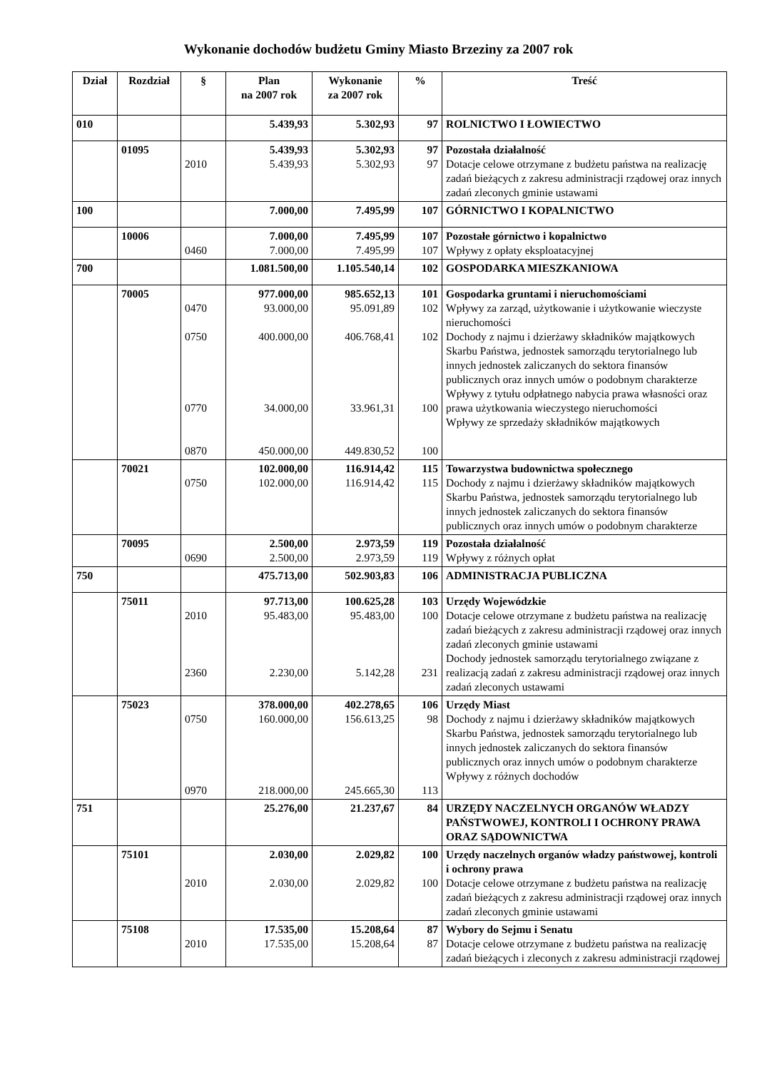Wykonanie dochodów budżetu Gminy Miasto Brzeziny za 2007 rok
| Dział | Rozdział | § | Plan na 2007 rok | Wykonanie za 2007 rok | % | Treść |
| --- | --- | --- | --- | --- | --- | --- |
| 010 | | | 5.439,93 | 5.302,93 | 97 | ROLNICTWO I ŁOWIECTWO |
| | 01095 | 2010 | 5.439,93 5.439,93 | 5.302,93 5.302,93 | 97 97 | Pozostała działalność Dotacje celowe otrzymane z budżetu państwa na realizację zadań bieżących z zakresu administracji rządowej oraz innych zadań zleconych gminie ustawami |
| 100 | | | 7.000,00 | 7.495,99 | 107 | GÓRNICTWO I KOPALNICTWO |
| | 10006 | 0460 | 7.000,00 7.000,00 | 7.495,99 7.495,99 | 107 107 | Pozostałe górnictwo i kopalnictwo Wpływy z opłaty eksploatacyjnej |
| 700 | | | 1.081.500,00 | 1.105.540,14 | 102 | GOSPODARKA MIESZKANIOWA |
| | 70005 | 0470 0750 0770 0870 | 977.000,00 93.000,00 400.000,00 34.000,00 450.000,00 | 985.652,13 95.091,89 406.768,41 33.961,31 449.830,52 | 101 102 102 100 100 | Gospodarka gruntami i nieruchomościami Wpływy za zarząd, użytkowanie i użytkowanie wieczyste nieruchomości Dochody z najmu i dzierżawy składników majątkowych Skarbu Państwa, jednostek samorządu terytorialnego lub innych jednostek zaliczanych do sektora finansów publicznych oraz innych umów o podobnym charakterze Wpływy z tytułu odpłatnego nabycia prawa własności oraz prawa użytkowania wieczystego nieruchomości Wpływy ze sprzedaży składników majątkowych |
| | 70021 | 0750 | 102.000,00 102.000,00 | 116.914,42 116.914,42 | 115 115 | Towarzystwa budownictwa społecznego Dochody z najmu i dzierżawy składników majątkowych Skarbu Państwa, jednostek samorządu terytorialnego lub innych jednostek zaliczanych do sektora finansów publicznych oraz innych umów o podobnym charakterze |
| | 70095 | 0690 | 2.500,00 2.500,00 | 2.973,59 2.973,59 | 119 119 | Pozostała działalność Wpływy z różnych opłat |
| 750 | | | 475.713,00 | 502.903,83 | 106 | ADMINISTRACJA PUBLICZNA |
| | 75011 | 2010 2360 | 97.713,00 95.483,00 2.230,00 | 100.625,28 95.483,00 5.142,28 | 103 100 231 | Urzędy Wojewódzkie Dotacje celowe otrzymane z budżetu państwa na realizację zadań bieżących z zakresu administracji rządowej oraz innych zadań zleconych gminie ustawami Dochody jednostek samorządu terytorialnego związane z realizacją zadań z zakresu administracji rządowej oraz innych zadań zleconych ustawami |
| | 75023 | 0750 0970 | 378.000,00 160.000,00 218.000,00 | 402.278,65 156.613,25 245.665,30 | 106 98 113 | Urzędy Miast Dochody z najmu i dzierżawy składników majątkowych Skarbu Państwa, jednostek samorządu terytorialnego lub innych jednostek zaliczanych do sektora finansów publicznych oraz innych umów o podobnym charakterze Wpływy z różnych dochodów |
| 751 | | | 25.276,00 | 21.237,67 | 84 | URZĘDY NACZELNYCH ORGANÓW WŁADZY PAŃSTWOWEJ, KONTROLI I OCHRONY PRAWA ORAZ SĄDOWNICTWA |
| | 75101 | 2010 | 2.030,00 2.030,00 | 2.029,82 2.029,82 | 100 100 | Urzędy naczelnych organów władzy państwowej, kontroli i ochrony prawa Dotacje celowe otrzymane z budżetu państwa na realizację zadań bieżących z zakresu administracji rządowej oraz innych zadań zleconych gminie ustawami |
| | 75108 | 2010 | 17.535,00 17.535,00 | 15.208,64 15.208,64 | 87 87 | Wybory do Sejmu i Senatu Dotacje celowe otrzymane z budżetu państwa na realizację zadań bieżących i zleconych z zakresu administracji rządowej |